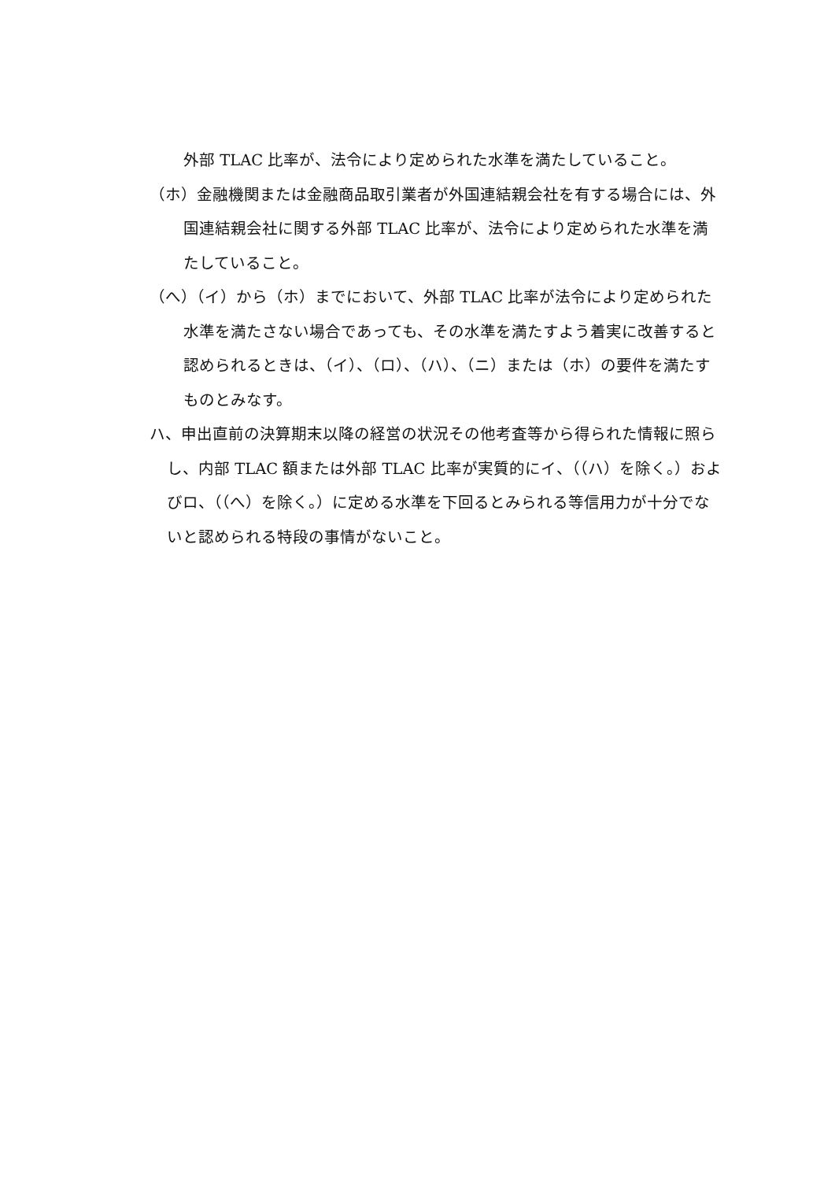外部 TLAC 比率が、法令により定められた水準を満たしていること。
（ホ）金融機関または金融商品取引業者が外国連結親会社を有する場合には、外国連結親会社に関する外部 TLAC 比率が、法令により定められた水準を満たしていること。
（へ）（イ）から（ホ）までにおいて、外部 TLAC 比率が法令により定められた水準を満たさない場合であっても、その水準を満たすよう着実に改善すると認められるときは、（イ）、（ロ）、（ハ）、（ニ）または（ホ）の要件を満たすものとみなす。
ハ、申出直前の決算期末以降の経営の状況その他考査等から得られた情報に照らし、内部 TLAC 額または外部 TLAC 比率が実質的にイ、（（ハ）を除く。）およびロ、（（へ）を除く。）に定める水準を下回るとみられる等信用力が十分でないと認められる特段の事情がないこと。